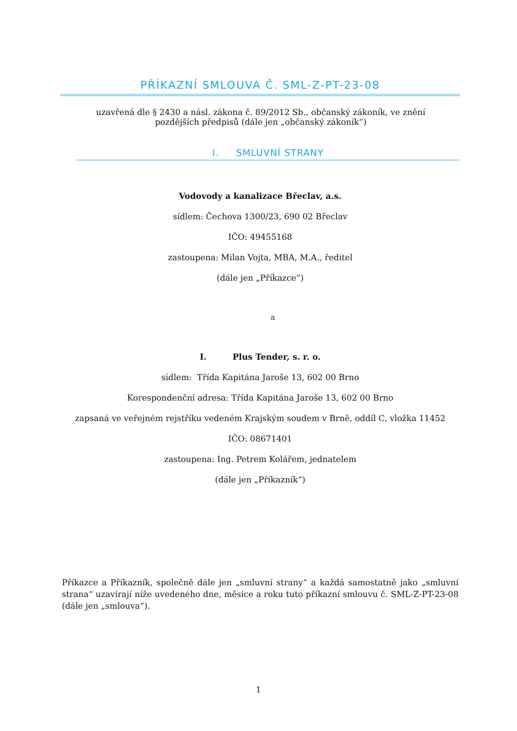PŘÍKAZNÍ SMLOUVA Č. SML-Z-PT-23-08
uzavřená dle § 2430 a násl. zákona č. 89/2012 Sb., občanský zákoník, ve znění pozdějších předpisů (dále jen „občanský zákoník“)
I. SMLUVNÍ STRANY
Vodovody a kanalizace Břeclav, a.s.
sídlem: Čechova 1300/23, 690 02 Břeclav
IČO: 49455168
zastoupena: Milan Vojta, MBA, M.A., ředitel
(dále jen „Příkazce“)
a
I. Plus Tender, s. r. o.
sídlem: Třída Kapitána Jaroše 13, 602 00 Brno
Korespondenční adresa: Třída Kapitána Jaroše 13, 602 00 Brno
zapsaná ve veřejném rejstříku vedeném Krajským soudem v Brně, oddíl C, vložka 11452
IČO: 08671401
zastoupena: Ing. Petrem Kolářem, jednatelem
(dále jen „Příkazník“)
Příkazce a Příkazník, společně dále jen „smluvní strany“ a každá samostatně jako „smluvní strana“ uzavírají níže uvedeného dne, měsíce a roku tuto příkazní smlouvu č. SML-Z-PT-23-08 (dále jen „smlouva“).
1